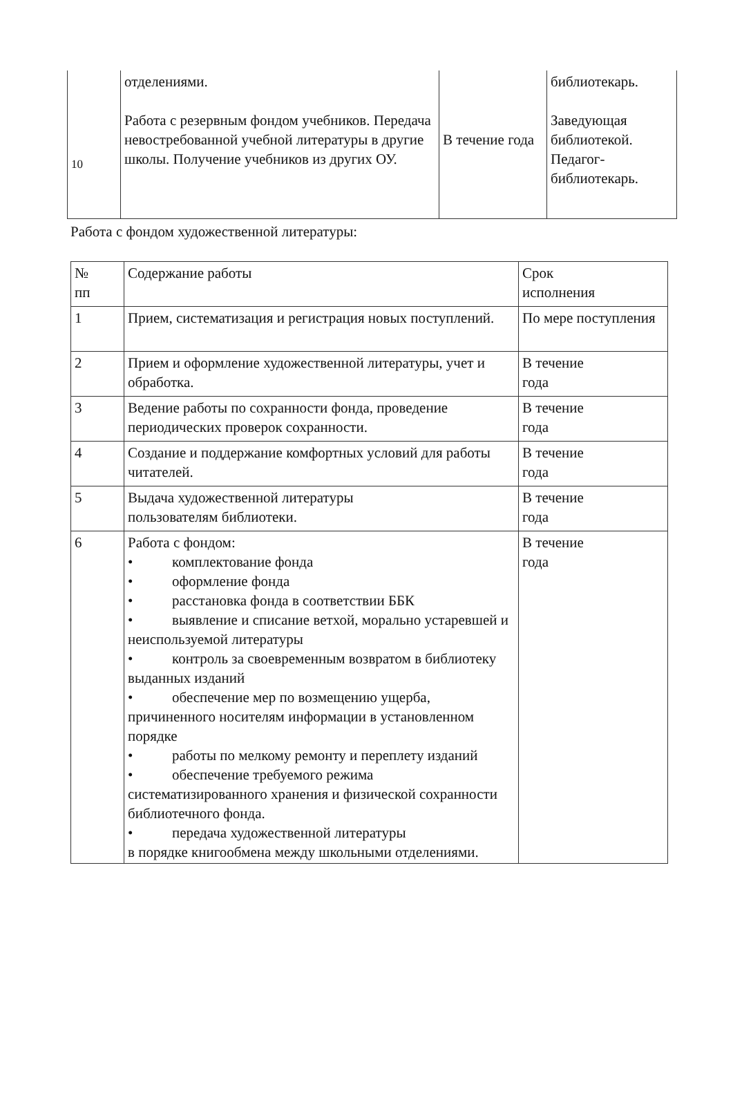| 10 | отделениями. Работа с резервным фондом учебников. Передача невостребованной учебной литературы в другие школы. Получение учебников из других ОУ. | В течение года | библиотекарь. Заведующая библиотекой. Педагог-библиотекарь. |
Работа с фондом художественной литературы:
| № пп | Содержание работы | Срок исполнения |
| 1 | Прием, систематизация и регистрация новых поступлений. | По мере поступления |
| 2 | Прием и оформление художественной литературы, учет и обработка. | В течение года |
| 3 | Ведение работы по сохранности фонда, проведение периодических проверок сохранности. | В течение года |
| 4 | Создание и поддержание комфортных условий для работы читателей. | В течение года |
| 5 | Выдача художественной литературы пользователям библиотеки. | В течение года |
| 6 | Работа с фондом: • комплектование фонда • оформление фонда • расстановка фонда в соответствии ББК • выявление и списание ветхой, морально устаревшей и неиспользуемой литературы • контроль за своевременным возвратом в библиотеку выданных изданий • обеспечение мер по возмещению ущерба, причиненного носителям информации в установленном порядке • работы по мелкому ремонту и переплету изданий • обеспечение требуемого режима систематизированного хранения и физической сохранности библиотечного фонда. • передача художественной литературы в порядке книгообмена между школьными отделениями. | В течение года |